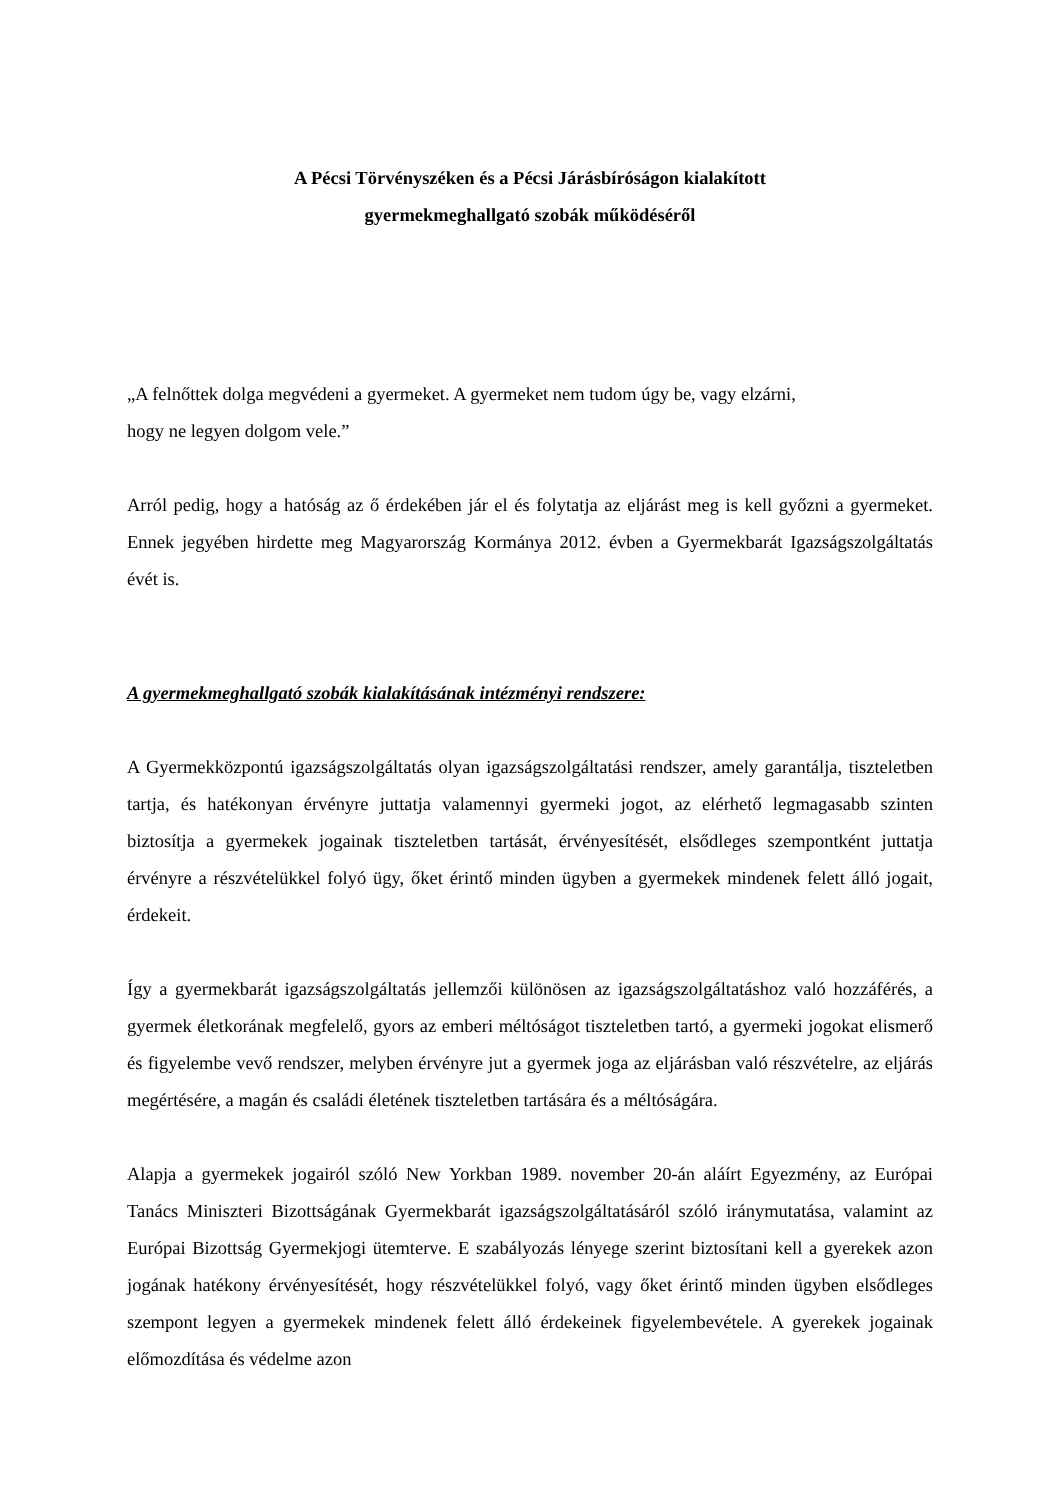A Pécsi Törvényszéken és a Pécsi Járásbíróságon kialakított
gyermekmeghallgató szobák működéséről
„A felnőttek dolga megvédeni a gyermeket. A gyermeket nem tudom úgy be, vagy elzárni,
hogy ne legyen dolgom vele.”
Arról pedig, hogy a hatóság az ő érdekében jár el és folytatja az eljárást meg is kell győzni a gyermeket. Ennek jegyében hirdette meg Magyarország Kormánya 2012. évben a Gyermekbarát Igazságszolgáltatás évét is.
A gyermekmeghallgató szobák kialakításának intézményi rendszere:
A Gyermekközpontú igazságszolgáltatás olyan igazságszolgáltatási rendszer, amely garantálja, tiszteletben tartja, és hatékonyan érvényre juttatja valamennyi gyermeki jogot, az elérhető legmagasabb szinten biztosítja a gyermekek jogainak tiszteletben tartását, érvényesítését, elsődleges szempontként juttatja érvényre a részvételükkel folyó ügy, őket érintő minden ügyben a gyermekek mindenek felett álló jogait, érdekeit.
Így a gyermekbarát igazságszolgáltatás jellemzői különösen az igazságszolgáltatáshoz való hozzáférés, a gyermek életkorának megfelelő, gyors az emberi méltóságot tiszteletben tartó, a gyermeki jogokat elismerő és figyelembe vevő rendszer, melyben érvényre jut a gyermek joga az eljárásban való részvételre, az eljárás megértésére, a magán és családi életének tiszteletben tartására és a méltóságára.
Alapja a gyermekek jogairól szóló New Yorkban 1989. november 20-án aláírt Egyezmény, az Európai Tanács Miniszteri Bizottságának Gyermekbarát igazságszolgáltatásáról szóló iránymutatása, valamint az Európai Bizottság Gyermekjogi ütemterve. E szabályozás lényege szerint biztosítani kell a gyerekek azon jogának hatékony érvényesítését, hogy részvételükkel folyó, vagy őket érintő minden ügyben elsődleges szempont legyen a gyermekek mindenek felett álló érdekeinek figyelembevétele. A gyerekek jogainak előmozdítása és védelme azon